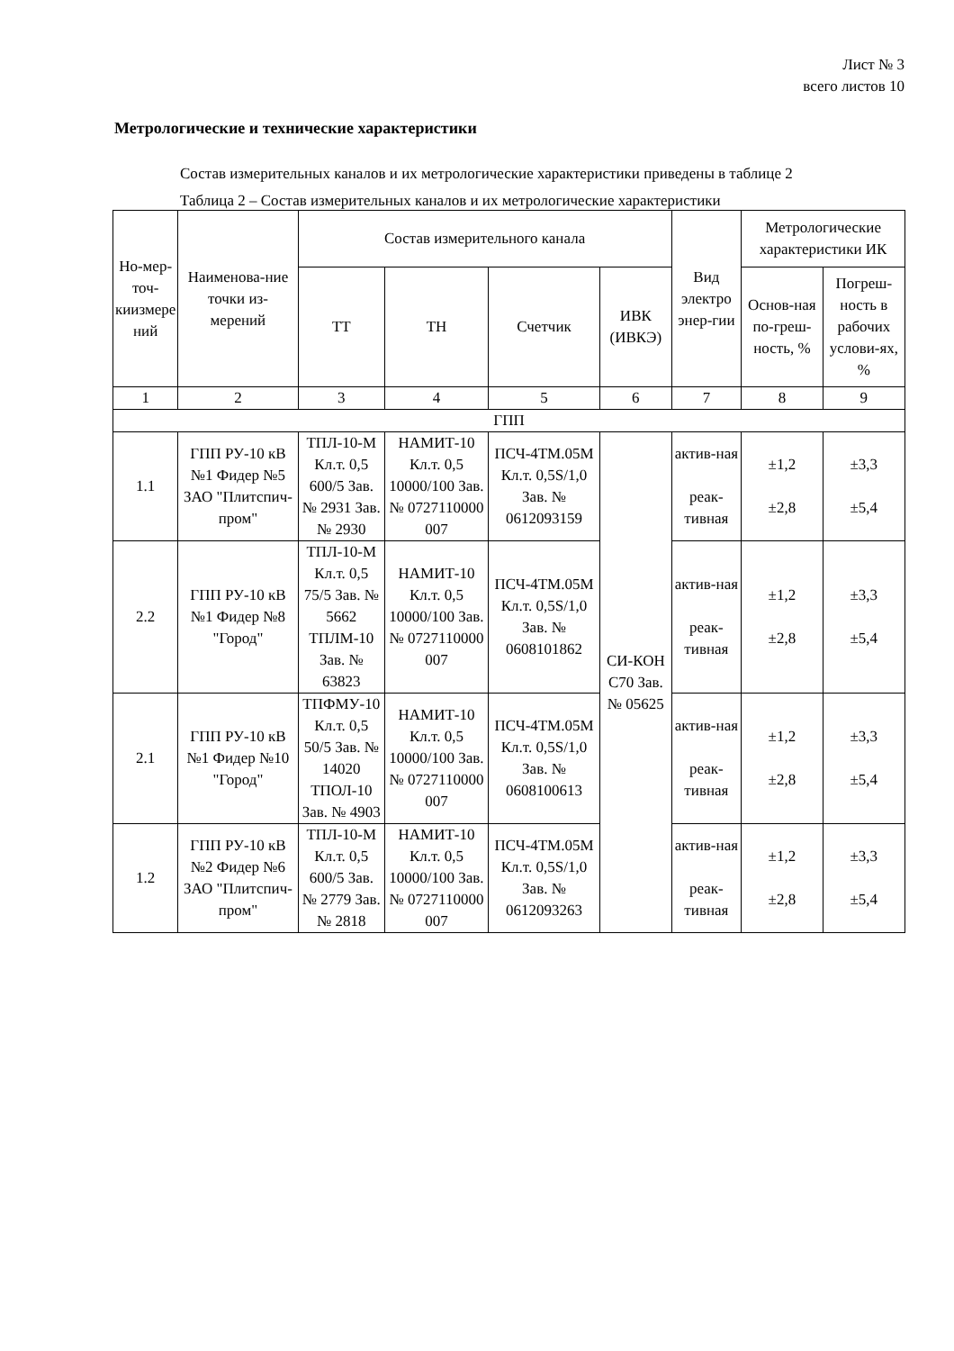Лист № 3
всего листов 10
Метрологические и технические характеристики
Состав измерительных каналов и их метрологические характеристики приведены в таблице 2
Таблица 2 – Состав измерительных каналов и их метрологические характеристики
| Но-мер-точ-киизмере ний | Наименова-ние точки из-мерений | Состав измерительного канала | | | | Вид электро энер-гии | Метрологические характеристики ИК | |
| --- | --- | --- | --- | --- | --- | --- | --- | --- |
| | | ТТ | ТН | Счетчик | ИВК (ИВКЭ) | | Основ-ная по-греш-ность, % | Погреш-ность в рабочих услови-ях, % |
| 1 | 2 | 3 | 4 | 5 | 6 | 7 | 8 | 9 |
| ГПП | | | | | | | | |
| 1.1 | ГПП РУ-10 кВ №1 Фидер №5 ЗАО "Плитспич-пром" | ТПЛ-10-М Кл.т. 0,5 600/5 Зав. № 2931 Зав. № 2930 | НАМИТ-10 Кл.т. 0,5 10000/100 Зав. № 0727110000 007 | ПСЧ-4ТМ.05М Кл.т. 0,5S/1,0 Зав. № 0612093159 | СИ-КОН С70 Зав. № 05625 | актив-ная реак-тивная | ±1,2 ±2,8 | ±3,3 ±5,4 |
| 2.2 | ГПП РУ-10 кВ №1 Фидер №8 "Город" | ТПЛ-10-М Кл.т. 0,5 75/5 Зав. № 5662 ТПЛМ-10 Зав. № 63823 | НАМИТ-10 Кл.т. 0,5 10000/100 Зав. № 0727110000 007 | ПСЧ-4ТМ.05М Кл.т. 0,5S/1,0 Зав. № 0608101862 | | актив-ная реак-тивная | ±1,2 ±2,8 | ±3,3 ±5,4 |
| 2.1 | ГПП РУ-10 кВ №1 Фидер №10 "Город" | ТПФМУ-10 Кл.т. 0,5 50/5 Зав. № 14020 ТПОЛ-10 Зав. № 4903 | НАМИТ-10 Кл.т. 0,5 10000/100 Зав. № 0727110000 007 | ПСЧ-4ТМ.05М Кл.т. 0,5S/1,0 Зав. № 0608100613 | | актив-ная реак-тивная | ±1,2 ±2,8 | ±3,3 ±5,4 |
| 1.2 | ГПП РУ-10 кВ №2 Фидер №6 ЗАО "Плитспич-пром" | ТПЛ-10-М Кл.т. 0,5 600/5 Зав. № 2779 Зав. № 2818 | НАМИТ-10 Кл.т. 0,5 10000/100 Зав. № 0727110000 007 | ПСЧ-4ТМ.05М Кл.т. 0,5S/1,0 Зав. № 0612093263 | | актив-ная реак-тивная | ±1,2 ±2,8 | ±3,3 ±5,4 |